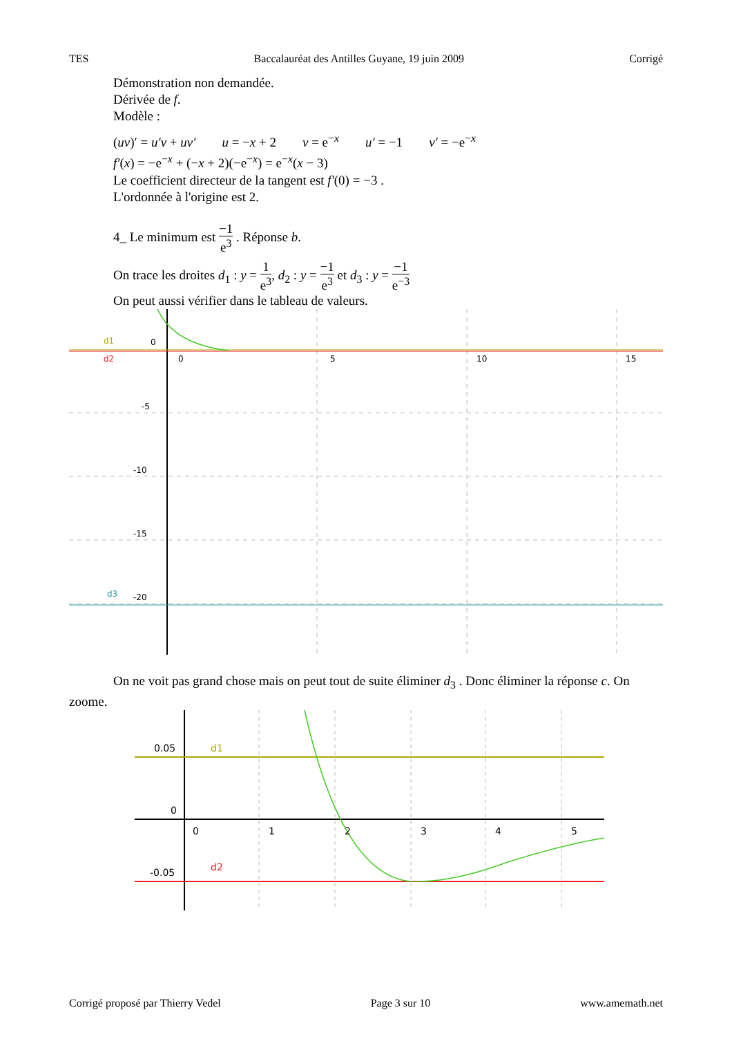TES Baccalauréat des Antilles Guyane, 19 juin 2009 Corrigé
Démonstration non demandée.
Dérivée de f.
Modèle :
(uv)′ = u′v + uv′ u = −x + 2 v = e<sup>−x</sup> u′ = −1 v′ = −e<sup>−x</sup>
f′(x) = −e<sup>−x</sup> + (−x + 2)(−e<sup>−x</sup>) = e<sup>−x</sup>(x − 3)
Le coefficient directeur de la tangent est f′(0) = −3 .
L'ordonnée à l'origine est 2.
4_ Le minimum est −1 e<sup>3</sup> . Réponse b.
On trace les droites d<sub>1</sub> : y = 1 e<sup>3</sup>, d<sub>2</sub> : y = −1 e<sup>3</sup> et d<sub>3</sub> : y = −1 e<sup>−3</sup>
On peut aussi vérifier dans le tableau de valeurs.
d1
d2
d3
0
0
5
10
15
-5
-10
-15
-20
On ne voit pas grand chose mais on peut tout de suite éliminer d<sub>3</sub> . Donc éliminer la réponse c. On zoome.
0.05
0
-0.05
0
1
2
3
4
5
d1
d2
Corrigé proposé par Thierry Vedel Page 3 sur 10 www.amemath.net